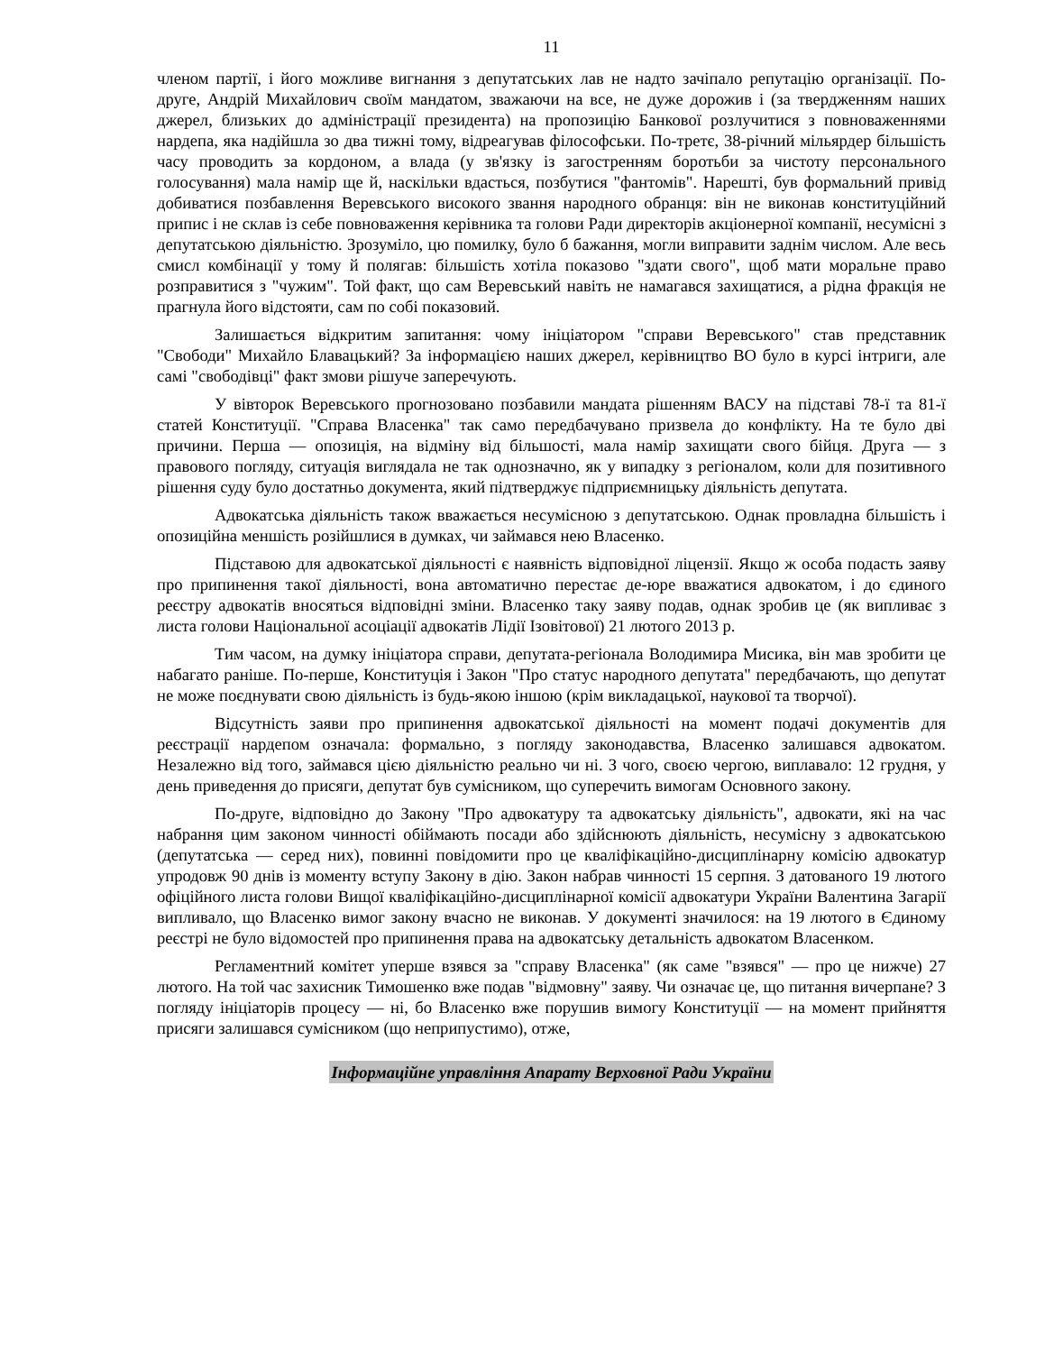11
членом партії, і його можливе вигнання з депутатських лав не надто зачіпало репутацію організації. По-друге, Андрій Михайлович своїм мандатом, зважаючи на все, не дуже дорожив і (за твердженням наших джерел, близьких до адміністрації президента) на пропозицію Банкової розлучитися з повноваженнями нардепа, яка надійшла зо два тижні тому, відреагував філософськи. По-третє, 38-річний мільярдер більшість часу проводить за кордоном, а влада (у зв'язку із загостренням боротьби за чистоту персонального голосування) мала намір ще й, наскільки вдасться, позбутися "фантомів". Нарешті, був формальний привід добиватися позбавлення Веревського високого звання народного обранця: він не виконав конституційний припис і не склав із себе повноваження керівника та голови Ради директорів акціонерної компанії, несумісні з депутатською діяльністю. Зрозуміло, цю помилку, було б бажання, могли виправити заднім числом. Але весь смисл комбінації у тому й полягав: більшість хотіла показово "здати свого", щоб мати моральне право розправитися з "чужим". Той факт, що сам Веревський навіть не намагався захищатися, а рідна фракція не прагнула його відстояти, сам по собі показовий.
Залишається відкритим запитання: чому ініціатором "справи Веревського" став представник "Свободи" Михайло Блавацький? За інформацією наших джерел, керівництво ВО було в курсі інтриги, але самі "свободівці" факт змови рішуче заперечують.
У вівторок Веревського прогнозовано позбавили мандата рішенням ВАСУ на підставі 78-ї та 81-ї статей Конституції. "Справа Власенка" так само передбачувано призвела до конфлікту. На те було дві причини. Перша — опозиція, на відміну від більшості, мала намір захищати свого бійця. Друга — з правового погляду, ситуація виглядала не так однозначно, як у випадку з регіоналом, коли для позитивного рішення суду було достатньо документа, який підтверджує підприємницьку діяльність депутата.
Адвокатська діяльність також вважається несумісною з депутатською. Однак провладна більшість і опозиційна меншість розійшлися в думках, чи займався нею Власенко.
Підставою для адвокатської діяльності є наявність відповідної ліцензії. Якщо ж особа подасть заяву про припинення такої діяльності, вона автоматично перестає де-юре вважатися адвокатом, і до єдиного реєстру адвокатів вносяться відповідні зміни. Власенко таку заяву подав, однак зробив це (як випливає з листа голови Національної асоціації адвокатів Лідії Ізовітової) 21 лютого 2013 р.
Тим часом, на думку ініціатора справи, депутата-регіонала Володимира Мисика, він мав зробити це набагато раніше. По-перше, Конституція і Закон "Про статус народного депутата" передбачають, що депутат не може поєднувати свою діяльність із будь-якою іншою (крім викладацької, наукової та творчої).
Відсутність заяви про припинення адвокатської діяльності на момент подачі документів для реєстрації нардепом означала: формально, з погляду законодавства, Власенко залишався адвокатом. Незалежно від того, займався цією діяльністю реально чи ні. З чого, своєю чергою, виплавало: 12 грудня, у день приведення до присяги, депутат був сумісником, що суперечить вимогам Основного закону.
По-друге, відповідно до Закону "Про адвокатуру та адвокатську діяльність", адвокати, які на час набрання цим законом чинності обіймають посади або здійснюють діяльність, несумісну з адвокатською (депутатська — серед них), повинні повідомити про це кваліфікаційно-дисциплінарну комісію адвокатур упродовж 90 днів із моменту вступу Закону в дію. Закон набрав чинності 15 серпня. З датованого 19 лютого офіційного листа голови Вищої кваліфікаційно-дисциплінарної комісії адвокатури України Валентина Загарії випливало, що Власенко вимог закону вчасно не виконав. У документі значилося: на 19 лютого в Єдиному реєстрі не було відомостей про припинення права на адвокатську детальність адвокатом Власенком.
Регламентний комітет уперше взявся за "справу Власенка" (як саме "взявся" — про це нижче) 27 лютого. На той час захисник Тимошенко вже подав "відмовну" заяву. Чи означає це, що питання вичерпане? З погляду ініціаторів процесу — ні, бо Власенко вже порушив вимогу Конституції — на момент прийняття присяги залишався сумісником (що неприпустимо), отже,
Інформаційне управління Апарату Верховної Ради України